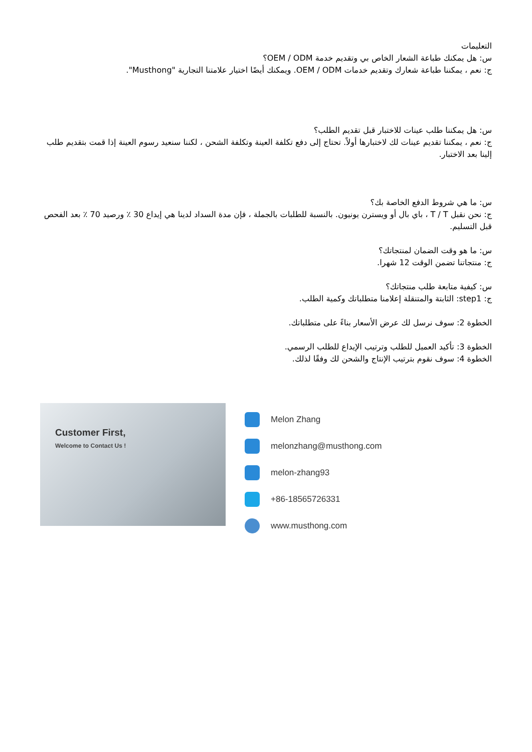التعليمات
س: هل يمكنك طباعة الشعار الخاص بي وتقديم خدمة OEM / ODM؟
ج: نعم ، يمكننا طباعة شعارك وتقديم خدمات OEM / ODM. ويمكنك أيضًا اختيار علامتنا التجارية "Musthong".
س: هل يمكننا طلب عينات للاختبار قبل تقديم الطلب؟
ج: نعم ، يمكننا تقديم عينات لك لاختبارها أولاً. تحتاج إلى دفع تكلفة العينة وتكلفة الشحن ، لكننا سنعيد رسوم العينة إذا قمت بتقديم طلب إلينا بعد الاختبار.
س: ما هي شروط الدفع الخاصة بك؟
ج: نحن نقبل T / T ، باي بال أو ويسترن يونيون. بالنسبة للطلبات بالجملة ، فإن مدة السداد لدينا هي إيداع 30 ٪ ورصيد 70 ٪ بعد الفحص قبل التسليم.
س: ما هو وقت الضمان لمنتجاتك؟
ج: منتجاتنا تضمن الوقت 12 شهرا.
س: كيفية متابعة طلب منتجاتك؟
ج: step1: الثابتة والمتنقلة إعلامنا متطلباتك وكمية الطلب.
الخطوة 2: سوف نرسل لك عرض الأسعار بناءً على متطلباتك.
الخطوة 3: تأكيد العميل للطلب وترتيب الإيداع للطلب الرسمي.
الخطوة 4: سوف نقوم بترتيب الإنتاج والشحن لك وفقًا لذلك.
Customer First,
Welcome to Contact Us !
Melon Zhang
melonzhang@musthong.com
melon-zhang93
+86-18565726331
www.musthong.com